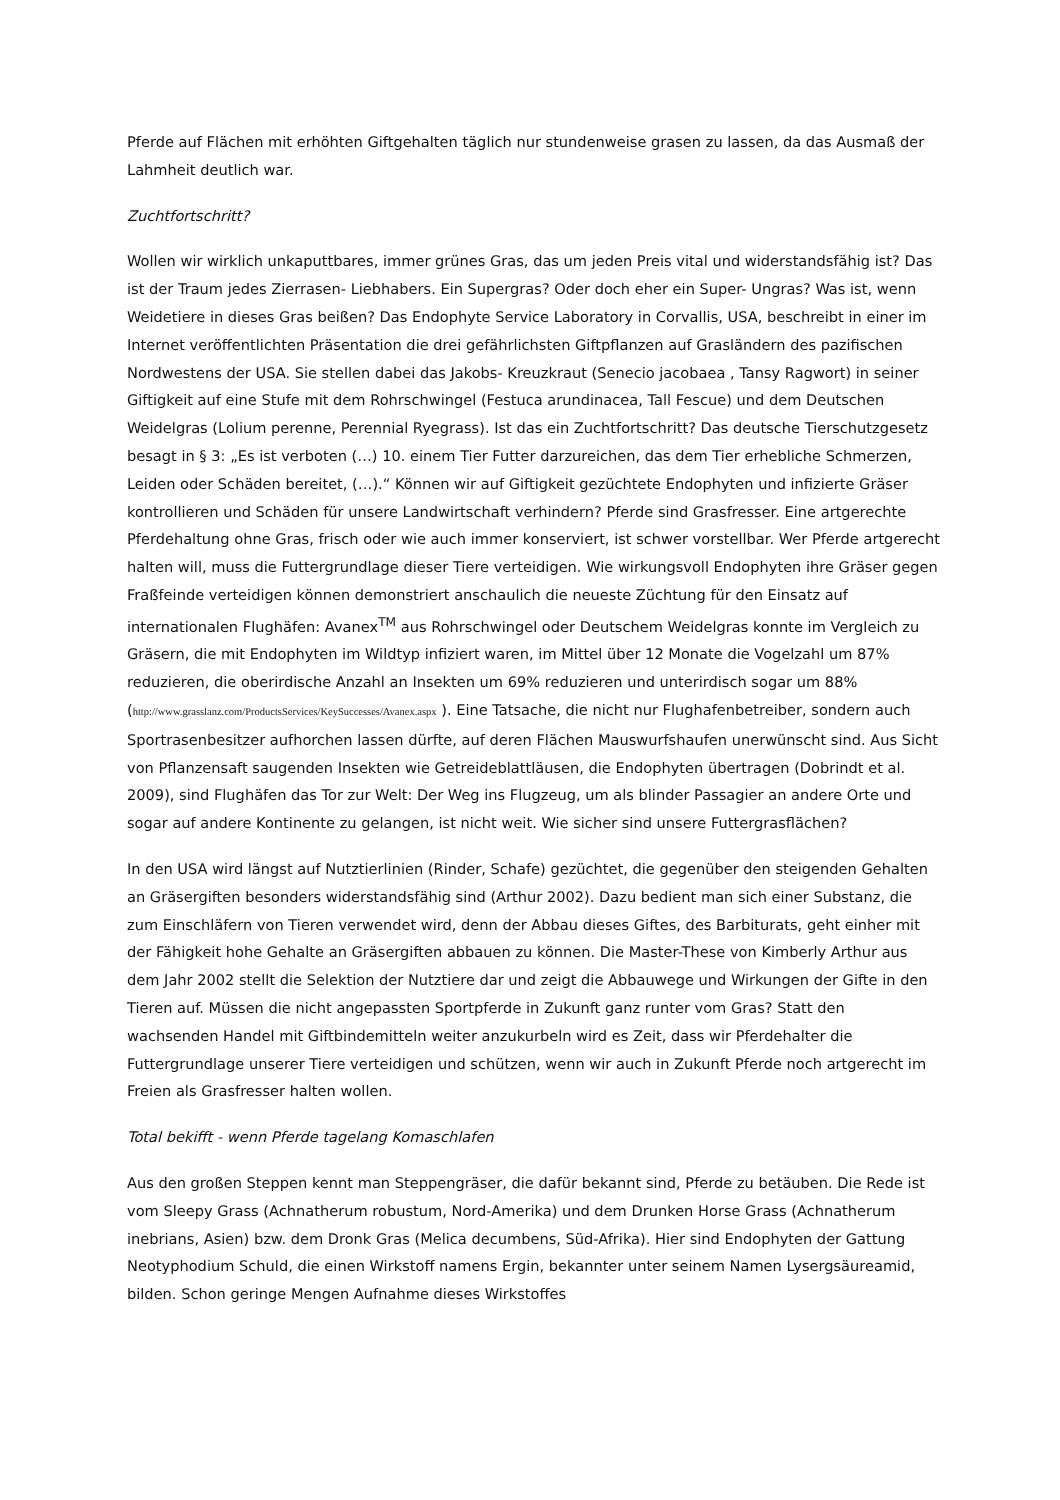Pferde auf Flächen mit erhöhten Giftgehalten täglich nur stundenweise grasen zu lassen, da das Ausmaß der Lahmheit deutlich war.
Zuchtfortschritt?
Wollen wir wirklich unkaputtbares, immer grünes Gras, das um jeden Preis vital und widerstandsfähig ist? Das ist der Traum jedes Zierrasen- Liebhabers. Ein Supergras? Oder doch eher ein Super- Ungras? Was ist, wenn Weidetiere in dieses Gras beißen? Das Endophyte Service Laboratory in Corvallis, USA, beschreibt in einer im Internet veröffentlichten Präsentation die drei gefährlichsten Giftpflanzen auf Grasländern des pazifischen Nordwestens der USA. Sie stellen dabei das Jakobs- Kreuzkraut (Senecio jacobaea , Tansy Ragwort) in seiner Giftigkeit auf eine Stufe mit dem Rohrschwingel (Festuca arundinacea, Tall Fescue) und dem Deutschen Weidelgras (Lolium perenne, Perennial Ryegrass). Ist das ein Zuchtfortschritt? Das deutsche Tierschutzgesetz besagt in § 3: „Es ist verboten (…) 10. einem Tier Futter darzureichen, das dem Tier erhebliche Schmerzen, Leiden oder Schäden bereitet, (…).“ Können wir auf Giftigkeit gezüchtete Endophyten und infizierte Gräser kontrollieren und Schäden für unsere Landwirtschaft verhindern? Pferde sind Grasfresser. Eine artgerechte Pferdehaltung ohne Gras, frisch oder wie auch immer konserviert, ist schwer vorstellbar. Wer Pferde artgerecht halten will, muss die Futtergrundlage dieser Tiere verteidigen. Wie wirkungsvoll Endophyten ihre Gräser gegen Fraßfeinde verteidigen können demonstriert anschaulich die neueste Züchtung für den Einsatz auf internationalen Flughäfen: Avanex<sup>TM</sup> aus Rohrschwingel oder Deutschem Weidelgras konnte im Vergleich zu Gräsern, die mit Endophyten im Wildtyp infiziert waren, im Mittel über 12 Monate die Vogelzahl um 87% reduzieren, die oberirdische Anzahl an Insekten um 69% reduzieren und unterirdisch sogar um 88% (http://www.grasslanz.com/ProductsServices/KeySuccesses/Avanex.aspx ). Eine Tatsache, die nicht nur Flughafenbetreiber, sondern auch Sportrasenbesitzer aufhorchen lassen dürfte, auf deren Flächen Mauswurfshaufen unerwünscht sind. Aus Sicht von Pflanzensaft saugenden Insekten wie Getreideblattläusen, die Endophyten übertragen (Dobrindt et al. 2009), sind Flughäfen das Tor zur Welt: Der Weg ins Flugzeug, um als blinder Passagier an andere Orte und sogar auf andere Kontinente zu gelangen, ist nicht weit. Wie sicher sind unsere Futtergrasflächen?
In den USA wird längst auf Nutztierlinien (Rinder, Schafe) gezüchtet, die gegenüber den steigenden Gehalten an Gräsergiften besonders widerstandsfähig sind (Arthur 2002). Dazu bedient man sich einer Substanz, die zum Einschläfern von Tieren verwendet wird, denn der Abbau dieses Giftes, des Barbiturats, geht einher mit der Fähigkeit hohe Gehalte an Gräsergiften abbauen zu können. Die Master-These von Kimberly Arthur aus dem Jahr 2002 stellt die Selektion der Nutztiere dar und zeigt die Abbauwege und Wirkungen der Gifte in den Tieren auf. Müssen die nicht angepassten Sportpferde in Zukunft ganz runter vom Gras? Statt den wachsenden Handel mit Giftbindemitteln weiter anzukurbeln wird es Zeit, dass wir Pferdehalter die Futtergrundlage unserer Tiere verteidigen und schützen, wenn wir auch in Zukunft Pferde noch artgerecht im Freien als Grasfresser halten wollen.
Total bekifft - wenn Pferde tagelang Komaschlafen
Aus den großen Steppen kennt man Steppengräser, die dafür bekannt sind, Pferde zu betäuben. Die Rede ist vom Sleepy Grass (Achnatherum robustum, Nord-Amerika) und dem Drunken Horse Grass (Achnatherum inebrians, Asien) bzw. dem Dronk Gras (Melica decumbens, Süd-Afrika). Hier sind Endophyten der Gattung Neotyphodium Schuld, die einen Wirkstoff namens Ergin, bekannter unter seinem Namen Lysergsäureamid, bilden. Schon geringe Mengen Aufnahme dieses Wirkstoffes